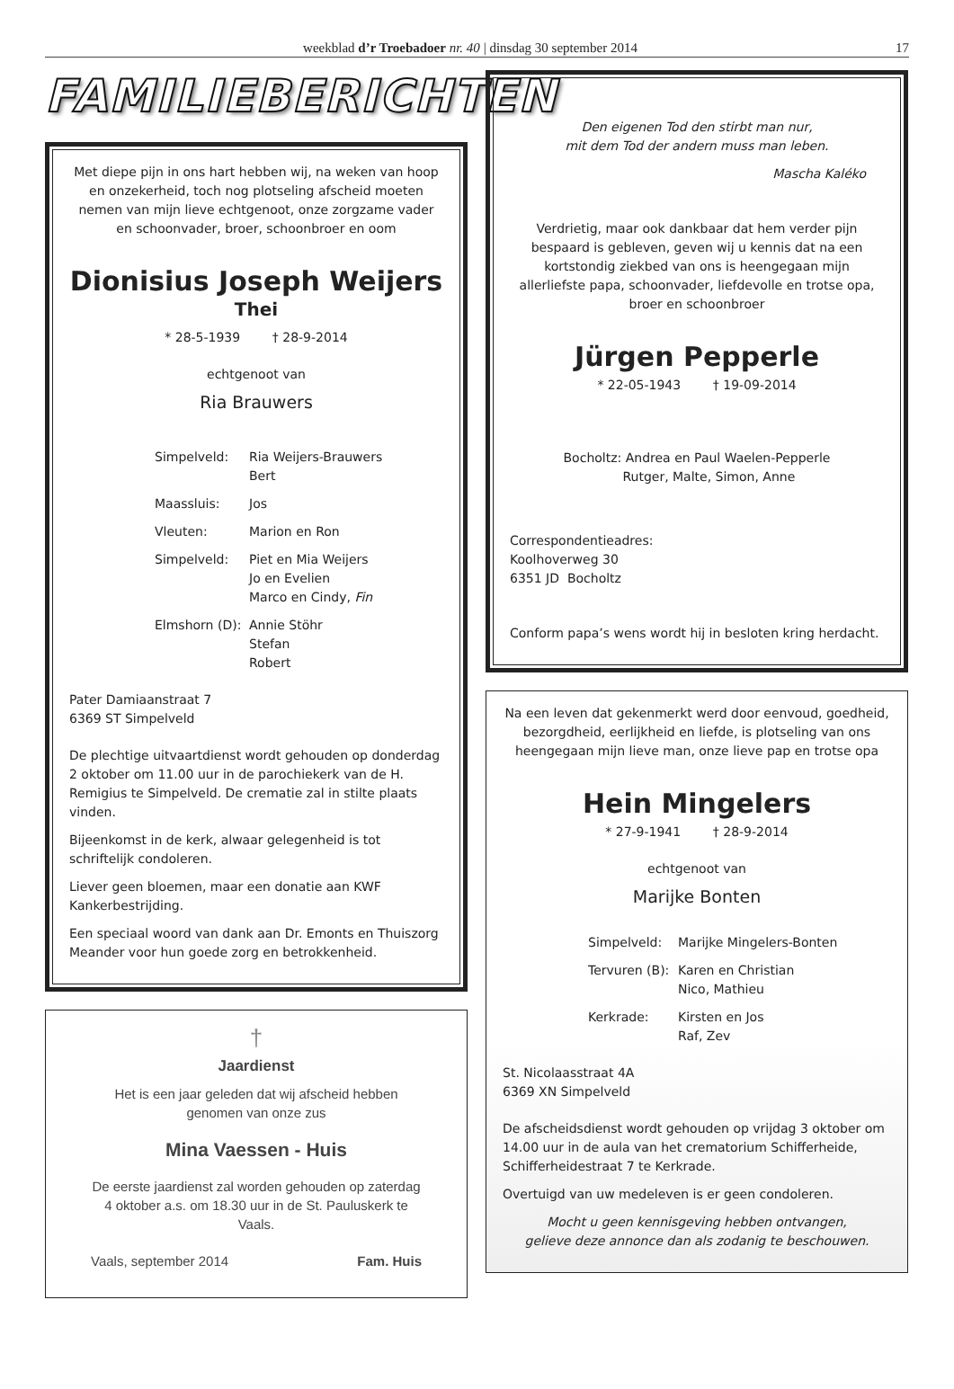weekblad d’r Troebadoer nr. 40 | dinsdag 30 september 2014 17
FAMILIEBERICHTEN
Met diepe pijn in ons hart hebben wij, na weken van hoop en onzekerheid, toch nog plotseling afscheid moeten nemen van mijn lieve echtgenoot, onze zorgzame vader en schoonvader, broer, schoonbroer en oom
Dionisius Joseph Weijers
Thei
* 28-5-1939 † 28-9-2014
echtgenoot van
Ria Brauwers
Simpelveld: Ria Weijers-Brauwers
Bert Maassluis: Jos Vleuten: Marion en Ron Simpelveld: Piet en Mia Weijers
Jo en Evelien
Marco en Cindy, Fin Elmshorn (D): Annie Stöhr
Stefan
Robert
Pater Damiaanstraat 7
6369 ST Simpelveld
De plechtige uitvaartdienst wordt gehouden op donderdag 2 oktober om 11.00 uur in de parochiekerk van de H. Remigius te Simpelveld. De crematie zal in stilte plaats vinden.
Bijeenkomst in de kerk, alwaar gelegenheid is tot schriftelijk condoleren.
Liever geen bloemen, maar een donatie aan KWF Kankerbestrijding.
Een speciaal woord van dank aan Dr. Emonts en Thuiszorg Meander voor hun goede zorg en betrokkenheid.
†
Jaardienst
Het is een jaar geleden dat wij afscheid hebben genomen van onze zus
Mina Vaessen - Huis
De eerste jaardienst zal worden gehouden op zaterdag 4 oktober a.s. om 18.30 uur in de St. Pauluskerk te Vaals.
Vaals, september 2014 Fam. Huis
Den eigenen Tod den stirbt man nur,
mit dem Tod der andern muss man leben.
Mascha Kaléko
Verdrietig, maar ook dankbaar dat hem verder pijn bespaard is gebleven, geven wij u kennis dat na een kortstondig ziekbed van ons is heengegaan mijn allerliefste papa, schoonvader, liefdevolle en trotse opa, broer en schoonbroer
Jürgen Pepperle
* 22-05-1943 † 19-09-2014
Bocholtz: Andrea en Paul Waelen-Pepperle
Rutger, Malte, Simon, Anne
Correspondentieadres:
Koolhoverweg 30
6351 JD Bocholtz
Conform papa’s wens wordt hij in besloten kring herdacht.
Na een leven dat gekenmerkt werd door eenvoud, goedheid, bezorgdheid, eerlijkheid en liefde, is plotseling van ons heengegaan mijn lieve man, onze lieve pap en trotse opa
Hein Mingelers
* 27-9-1941 † 28-9-2014
echtgenoot van
Marijke Bonten
Simpelveld: Marijke Mingelers-Bonten Tervuren (B): Karen en Christian
Nico, Mathieu Kerkrade: Kirsten en Jos
Raf, Zev
St. Nicolaasstraat 4A
6369 XN Simpelveld
De afscheidsdienst wordt gehouden op vrijdag 3 oktober om 14.00 uur in de aula van het crematorium Schifferheide, Schifferheidestraat 7 te Kerkrade.
Overtuigd van uw medeleven is er geen condoleren.
Mocht u geen kennisgeving hebben ontvangen,
gelieve deze annonce dan als zodanig te beschouwen.